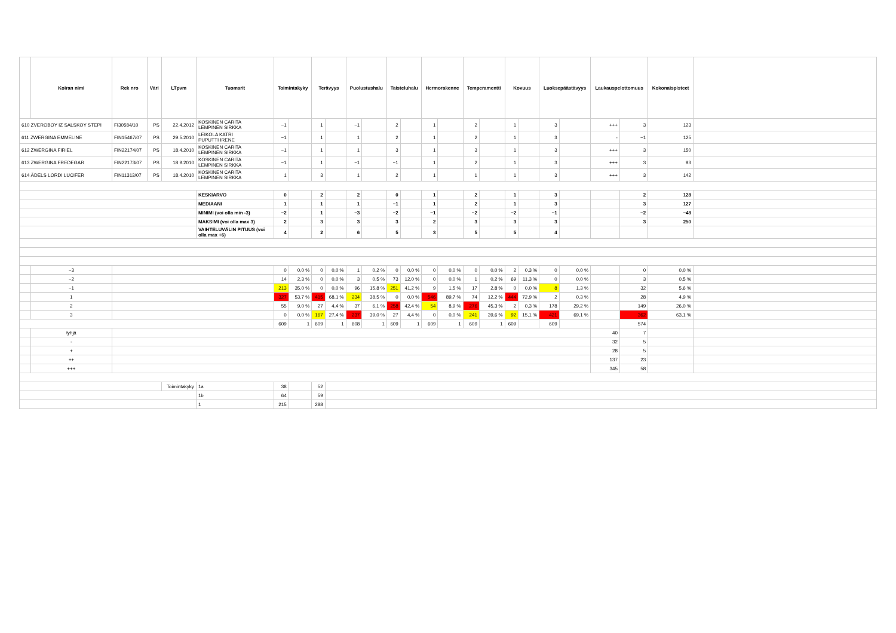| | Koiran nimi | Rek nro | Väri | LTpvm | Tuomarit | Toimintakyky | | Terävyys | | Puolustushalu | | Taistelu­halu | | Hermorakenne | | Temperamentti | | Kovuus | | Luoksepäästävyys | | Laukauspelottomuus | | Kokonaispisteet | |
| --- | --- | --- | --- | --- | --- | --- | --- | --- | --- | --- | --- | --- | --- | --- | --- | --- | --- | --- | --- | --- | --- | --- | --- | --- | --- |
| 610 ZVEROBOY IZ SALSKOY STEPI | | FI30584/10 | PS | 22.4.2012 | KOSKINEN CARITA LEMPINEN SIRKKA | −1 | | 1 | | −1 | | 2 | | 1 | | 2 | | 1 | | 3 | | +++ | 3 | 123 | |
| 611 ZWERGINA EMMELINE | | FIN15467/07 | PS | 29.5.2010 | LEIKOLA KATRI PUPUTTI IRENE | −1 | | 1 | | 1 | | 2 | | 1 | | 2 | | 1 | | 3 | | - | −1 | 125 | |
| 612 ZWERGINA FIRIEL | | FIN22174/07 | PS | 18.4.2010 | KOSKINEN CARITA LEMPINEN SIRKKA | −1 | | 1 | | 1 | | 3 | | 1 | | 3 | | 1 | | 3 | | +++ | 3 | 150 | |
| 613 ZWERGINA FREDEGAR | | FIN22173/07 | PS | 18.9.2010 | KOSKINEN CARITA LEMPINEN SIRKKA | −1 | | 1 | | −1 | | −1 | | 1 | | 2 | | 1 | | 3 | | +++ | 3 | 93 | |
| 614 ÄDELS LORDI LUCIFER | | FIN11313/07 | PS | 18.4.2010 | KOSKINEN CARITA LEMPINEN SIRKKA | 1 | | 3 | | 1 | | 2 | | 1 | | 1 | | 1 | | 3 | | +++ | 3 | 142 | |
| | | | | | KESKIARVO | 0 | | 2 | | 2 | | 0 | | 1 | | 2 | | 1 | | 3 | | | 2 | 128 | |
| | | | | | MEDIAANI | 1 | | 1 | | 1 | | −1 | | 1 | | 2 | | 1 | | 3 | | | 3 | 127 | |
| | | | | | MINIMI (voi olla min -3) | −2 | | 1 | | −3 | | −2 | | −1 | | −2 | | −2 | | −1 | | | −2 | −48 | |
| | | | | | MAKSIMI (voi olla max 3) | 2 | | 3 | | 3 | | 3 | | 2 | | 3 | | 3 | | 3 | | | 3 | 250 | |
| | | | | | VAIHTELUVÄLIN PITUUS (voi olla max +6) | 4 | | 2 | | 6 | | 5 | | 3 | | 5 | | 5 | | 4 | | | | | |
| | −3 | | | | | 0 | 0,0 % | 0 | 0,0 % | 1 | 0,2 % | 0 | 0,0 % | 0 | 0,0 % | 0 | 0,0 % | 2 | 0,3 % | 0 | 0,0 % | | 0 | 0,0 % | |
| | −2 | | | | | 14 | 2,3 % | 0 | 0,0 % | 3 | 0,5 % | 73 | 12,0 % | 0 | 0,0 % | 1 | 0,2 % | 69 | 11,3 % | 0 | 0,0 % | | 3 | 0,5 % | |
| | −1 | | | | | 213 | 35,0 % | 0 | 0,0 % | 96 | 15,8 % | 251 | 41,2 % | 9 | 1,5 % | 17 | 2,8 % | 0 | 0,0 % | 8 | 1,3 % | | 32 | 5,6 % | |
| | 1 | | | | | 327 | 53,7 % | 415 | 68,1 % | 234 | 38,5 % | 0 | 0,0 % | 546 | 89,7 % | 74 | 12,2 % | 444 | 72,9 % | 2 | 0,3 % | | 28 | 4,9 % | |
| | 2 | | | | | 55 | 9,0 % | 27 | 4,4 % | 37 | 6,1 % | 258 | 42,4 % | 54 | 8,9 % | 276 | 45,3 % | 2 | 0,3 % | 178 | 29,2 % | | 149 | 26,0 % | |
| | 3 | | | | | 0 | 0,0 % | 167 | 27,4 % | 237 | 39,0 % | 27 | 4,4 % | 0 | 0,0 % | 241 | 39,6 % | 92 | 15,1 % | 421 | 69,1 % | | 362 | 63,1 % | |
| | | | | | | 609 | 1 | 609 | 1 | 608 | 1 | 609 | 1 | 609 | 1 | 609 | 1 | 609 | | 609 | | | 574 | | |
| | tyhjä | | | | | | | | | | | | | | | | | | | | | 40 | 7 | | |
| | - | | | | | | | | | | | | | | | | | | | | | 32 | 5 | | |
| | + | | | | | | | | | | | | | | | | | | | | | 28 | 5 | | |
| | ++ | | | | | | | | | | | | | | | | | | | | | 137 | 23 | | |
| | +++ | | | | | | | | | | | | | | | | | | | | | 345 | 58 | | |
| | | | | Toimintakyky | 1a | 38 | | 52 | | | | | | | | | | | | | | | | | |
| | | | | | 1b | 64 | | 59 | | | | | | | | | | | | | | | | | |
| | | | | | 1 | 215 | | 288 | | | | | | | | | | | | | | | | | |